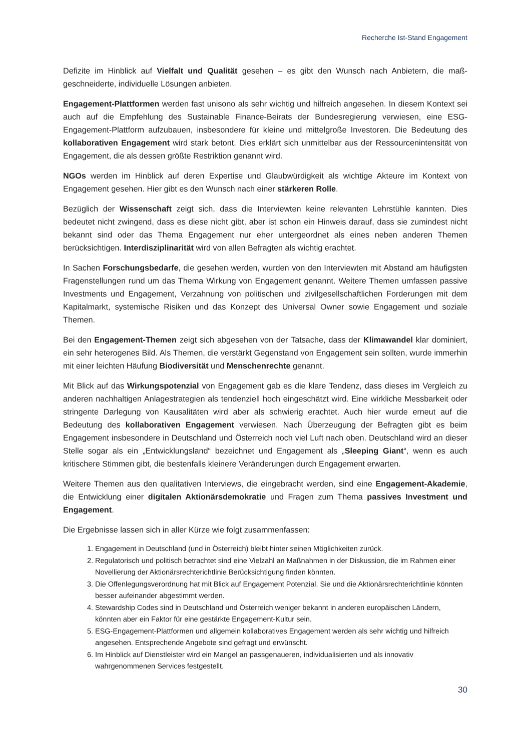Recherche Ist-Stand Engagement
Defizite im Hinblick auf Vielfalt und Qualität gesehen – es gibt den Wunsch nach Anbietern, die maß­geschneiderte, individuelle Lösungen anbieten.
Engagement-Plattformen werden fast unisono als sehr wichtig und hilfreich angesehen. In diesem Kontext sei auch auf die Empfehlung des Sustainable Finance-Beirats der Bundesregierung verwiesen, eine ESG-Engagement-Plattform aufzubauen, insbesondere für kleine und mittelgroße Investoren. Die Bedeutung des kollaborativen Engagement wird stark betont. Dies erklärt sich unmittelbar aus der Ressourcenintensität von Engagement, die als dessen größte Restriktion genannt wird.
NGOs werden im Hinblick auf deren Expertise und Glaubwürdigkeit als wichtige Akteure im Kontext von Engagement gesehen. Hier gibt es den Wunsch nach einer stärkeren Rolle.
Bezüglich der Wissenschaft zeigt sich, dass die Interviewten keine relevanten Lehrstühle kannten. Dies bedeutet nicht zwingend, dass es diese nicht gibt, aber ist schon ein Hinweis darauf, dass sie zumindest nicht bekannt sind oder das Thema Engagement nur eher untergeordnet als eines neben anderen The­men berücksichtigen. Interdisziplinarität wird von allen Befragten als wichtig erachtet.
In Sachen Forschungsbedarfe, die gesehen werden, wurden von den Interviewten mit Abstand am häufigsten Fragenstellungen rund um das Thema Wirkung von Engagement genannt. Weitere Themen umfassen passive Investments und Engagement, Verzahnung von politischen und zivilgesellschaftli­chen Forderungen mit dem Kapitalmarkt, systemische Risiken und das Konzept des Universal Owner sowie Engagement und soziale Themen.
Bei den Engagement-Themen zeigt sich abgesehen von der Tatsache, dass der Klimawandel klar do­miniert, ein sehr heterogenes Bild. Als Themen, die verstärkt Gegenstand von Engagement sein sollten, wurde immerhin mit einer leichten Häufung Biodiversität und Menschenrechte genannt.
Mit Blick auf das Wirkungspotenzial von Engagement gab es die klare Tendenz, dass dieses im Ver­gleich zu anderen nachhaltigen Anlagestrategien als tendenziell hoch eingeschätzt wird. Eine wirkliche Messbarkeit oder stringente Darlegung von Kausalitäten wird aber als schwierig erachtet. Auch hier wurde erneut auf die Bedeutung des kollaborativen Engagement verwiesen. Nach Überzeugung der Befragten gibt es beim Engagement insbesondere in Deutschland und Österreich noch viel Luft nach oben. Deutschland wird an dieser Stelle sogar als ein „Entwicklungsland“ bezeichnet und Engagement als „Sleeping Giant“, wenn es auch kritischere Stimmen gibt, die bestenfalls kleinere Veränderungen durch Engagement erwarten.
Weitere Themen aus den qualitativen Interviews, die eingebracht werden, sind eine Engagement-Aka­demie, die Entwicklung einer digitalen Aktionärsdemokratie und Fragen zum Thema passives Invest­ment und Engagement.
Die Ergebnisse lassen sich in aller Kürze wie folgt zusammenfassen:
1. Engagement in Deutschland (und in Österreich) bleibt hinter seinen Möglichkeiten zurück.
2. Regulatorisch und politisch betrachtet sind eine Vielzahl an Maßnahmen in der Diskussion, die im Rah­men einer Novellierung der Aktionärsrechterichtlinie Berücksichtigung finden könnten.
3. Die Offenlegungsverordnung hat mit Blick auf Engagement Potenzial. Sie und die Aktionärsrechtericht­linie könnten besser aufeinander abgestimmt werden.
4. Stewardship Codes sind in Deutschland und Österreich weniger bekannt in anderen europäischen Län­dern, könnten aber ein Faktor für eine gestärkte Engagement-Kultur sein.
5. ESG-Engagement-Plattformen und allgemein kollaboratives Engagement werden als sehr wichtig und hilfreich angesehen. Entsprechende Angebote sind gefragt und erwünscht.
6. Im Hinblick auf Dienstleister wird ein Mangel an passgenaueren, individualisierten und als innovativ wahrgenommenen Services festgestellt.
30